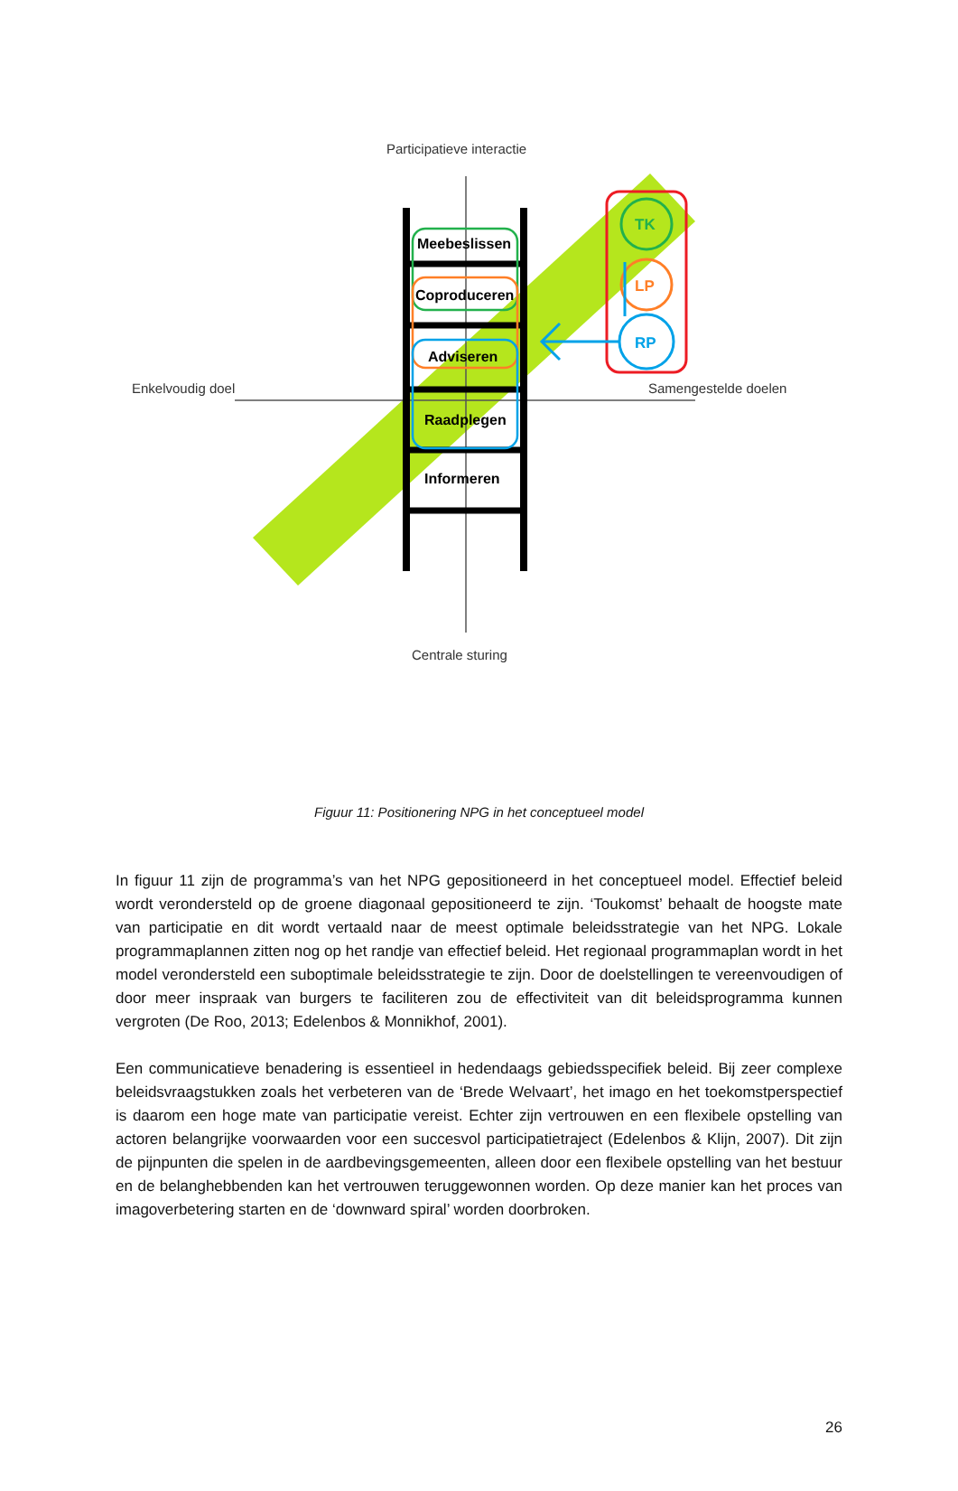Meebeslissen
Coproduceren
Adviseren
Raadplegen
Informeren
TK
LP
RP
Participatieve interactie
Enkelvoudig doel
Samengestelde doelen
Centrale sturing
Figuur 11: Positionering NPG in het conceptueel model
In figuur 11 zijn de programma’s van het NPG gepositioneerd in het conceptueel model. Effectief beleid wordt verondersteld op de groene diagonaal gepositioneerd te zijn. ‘Toukomst’ behaalt de hoogste mate van participatie en dit wordt vertaald naar de meest optimale beleidsstrategie van het NPG. Lokale programmaplannen zitten nog op het randje van effectief beleid. Het regionaal programmaplan wordt in het model verondersteld een suboptimale beleidsstrategie te zijn. Door de doelstellingen te vereenvoudigen of door meer inspraak van burgers te faciliteren zou de effectiviteit van dit beleidsprogramma kunnen vergroten (De Roo, 2013; Edelenbos & Monnikhof, 2001).
Een communicatieve benadering is essentieel in hedendaags gebiedsspecifiek beleid. Bij zeer complexe beleidsvraagstukken zoals het verbeteren van de ‘Brede Welvaart’, het imago en het toekomstperspectief is daarom een hoge mate van participatie vereist. Echter zijn vertrouwen en een flexibele opstelling van actoren belangrijke voorwaarden voor een succesvol participatietraject (Edelenbos & Klijn, 2007). Dit zijn de pijnpunten die spelen in de aardbevingsgemeenten, alleen door een flexibele opstelling van het bestuur en de belanghebbenden kan het vertrouwen teruggewonnen worden. Op deze manier kan het proces van imagoverbetering starten en de ‘downward spiral’ worden doorbroken.
26